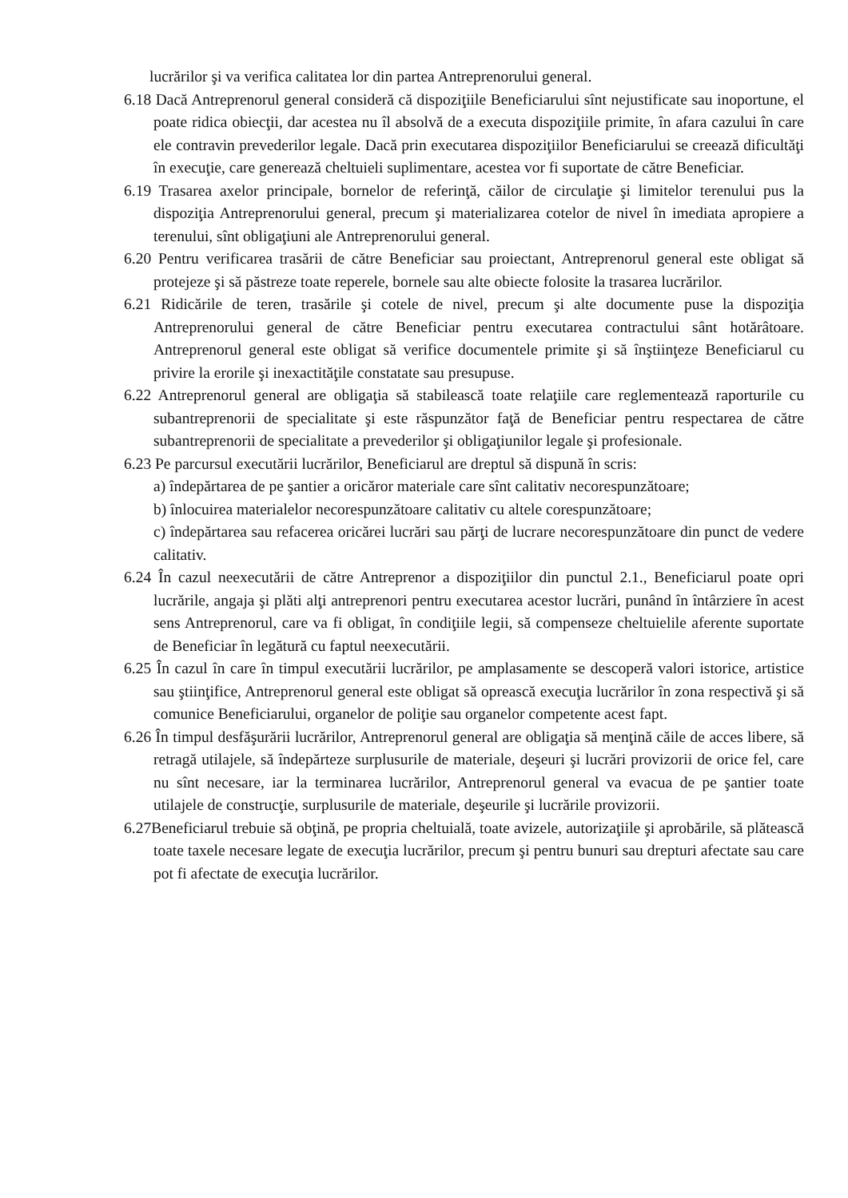lucrărilor şi va verifica calitatea lor din partea Antreprenorului general.
6.18 Dacă Antreprenorul general consideră că dispoziţiile Beneficiarului sînt nejustificate sau inoportune, el poate ridica obiecţii, dar acestea nu îl absolvă de a executa dispoziţiile primite, în afara cazului în care ele contravin prevederilor legale. Dacă prin executarea dispoziţiilor Beneficiarului se creează dificultăţi în execuţie, care generează cheltuieli suplimentare, acestea vor fi suportate de către Beneficiar.
6.19 Trasarea axelor principale, bornelor de referinţă, căilor de circulaţie şi limitelor terenului pus la dispoziţia Antreprenorului general, precum şi materializarea cotelor de nivel în imediata apropiere a terenului, sînt obligaţiuni ale Antreprenorului general.
6.20 Pentru verificarea trasării de către Beneficiar sau proiectant, Antreprenorul general este obligat să protejeze şi să păstreze toate reperele, bornele sau alte obiecte folosite la trasarea lucrărilor.
6.21 Ridicările de teren, trasările şi cotele de nivel, precum şi alte documente puse la dispoziţia Antreprenorului general de către Beneficiar pentru executarea contractului sânt hotărâtoare. Antreprenorul general este obligat să verifice documentele primite şi să înştiinţeze Beneficiarul cu privire la erorile şi inexactităţile constatate sau presupuse.
6.22 Antreprenorul general are obligaţia să stabilească toate relaţiile care reglementează raporturile cu subantreprenorii de specialitate şi este răspunzător faţă de Beneficiar pentru respectarea de către subantreprenorii de specialitate a prevederilor şi obligaţiunilor legale şi profesionale.
6.23 Pe parcursul executării lucrărilor, Beneficiarul are dreptul să dispună în scris:
a) îndepărtarea de pe şantier a oricăror materiale care sînt calitativ necorespunzătoare;
b) înlocuirea materialelor necorespunzătoare calitativ cu altele corespunzătoare;
c) îndepărtarea sau refacerea oricărei lucrări sau părţi de lucrare necorespunzătoare din punct de vedere calitativ.
6.24 În cazul neexecutării de către Antreprenor a dispoziţiilor din punctul 2.1., Beneficiarul poate opri lucrările, angaja şi plăti alţi antreprenori pentru executarea acestor lucrări, punând în întârziere în acest sens Antreprenorul, care va fi obligat, în condiţiile legii, să compenseze cheltuielile aferente suportate de Beneficiar în legătură cu faptul neexecutării.
6.25 În cazul în care în timpul executării lucrărilor, pe amplasamente se descoperă valori istorice, artistice sau ştiinţifice, Antreprenorul general este obligat să oprească execuţia lucrărilor în zona respectivă şi să comunice Beneficiarului, organelor de poliţie sau organelor competente acest fapt.
6.26 În timpul desfăşurării lucrărilor, Antreprenorul general are obligaţia să menţină căile de acces libere, să retragă utilajele, să îndepărteze surplusurile de materiale, deşeuri şi lucrări provizorii de orice fel, care nu sînt necesare, iar la terminarea lucrărilor, Antreprenorul general va evacua de pe şantier toate utilajele de construcţie, surplusurile de materiale, deşeurile şi lucrările provizorii.
6.27Beneficiarul trebuie să obţină, pe propria cheltuială, toate avizele, autorizaţiile şi aprobările, să plătească toate taxele necesare legate de execuţia lucrărilor, precum şi pentru bunuri sau drepturi afectate sau care pot fi afectate de execuţia lucrărilor.